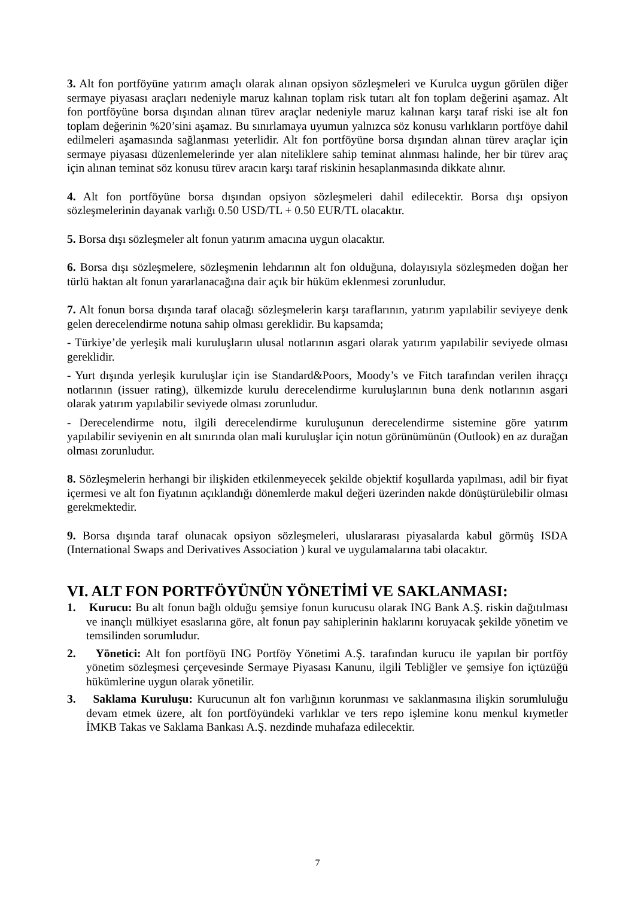3. Alt fon portföyüne yatırım amaçlı olarak alınan opsiyon sözleşmeleri ve Kurulca uygun görülen diğer sermaye piyasası araçları nedeniyle maruz kalınan toplam risk tutarı alt fon toplam değerini aşamaz. Alt fon portföyüne borsa dışından alınan türev araçlar nedeniyle maruz kalınan karşı taraf riski ise alt fon toplam değerinin %20’sini aşamaz. Bu sınırlamaya uyumun yalnızca söz konusu varlıkların portföye dahil edilmeleri aşamasında sağlanması yeterlidir. Alt fon portföyüne borsa dışından alınan türev araçlar için sermaye piyasası düzenlemelerinde yer alan niteliklere sahip teminat alınması halinde, her bir türev araç için alınan teminat söz konusu türev aracın karşı taraf riskinin hesaplanmasında dikkate alınır.
4. Alt fon portföyüne borsa dışından opsiyon sözleşmeleri dahil edilecektir. Borsa dışı opsiyon sözleşmelerinin dayanak varlığı 0.50 USD/TL + 0.50 EUR/TL olacaktır.
5. Borsa dışı sözleşmeler alt fonun yatırım amacına uygun olacaktır.
6. Borsa dışı sözleşmelere, sözleşmenin lehdarının alt fon olduğuna, dolayısıyla sözleşmeden doğan her türlü haktan alt fonun yararlanacağına dair açık bir hüküm eklenmesi zorunludur.
7. Alt fonun borsa dışında taraf olacağı sözleşmelerin karşı taraflarının, yatırım yapılabilir seviyeye denk gelen derecelendirme notuna sahip olması gereklidir. Bu kapsamda;
- Türkiye’de yerleşik mali kuruluşların ulusal notlarının asgari olarak yatırım yapılabilir seviyede olması gereklidir.
- Yurt dışında yerleşik kuruluşlar için ise Standard&Poors, Moody’s ve Fitch tarafından verilen ihraççı notlarının (issuer rating), ülkemizde kurulu derecelendirme kuruluşlarının buna denk notlarının asgari olarak yatırım yapılabilir seviyede olması zorunludur.
- Derecelendirme notu, ilgili derecelendirme kuruluşunun derecelendirme sistemine göre yatırım yapılabilir seviyenin en alt sınırında olan mali kuruluşlar için notun görünümünün (Outlook) en az durağan olması zorunludur.
8. Sözleşmelerin herhangi bir ilişkiden etkilenmeyecek şekilde objektif koşullarda yapılması, adil bir fiyat içermesi ve alt fon fiyatının açıklandığı dönemlerde makul değeri üzerinden nakde dönüştürülebilir olması gerekmektedir.
9. Borsa dışında taraf olunacak opsiyon sözleşmeleri, uluslararası piyasalarda kabul görmüş ISDA (International Swaps and Derivatives Association ) kural ve uygulamalarına tabi olacaktır.
VI. ALT FON PORTFÖYÜNÜN YÖNETİMİ VE SAKLANMASI:
1. Kurucu: Bu alt fonun bağlı olduğu şemsiye fonun kurucusu olarak ING Bank A.Ş. riskin dağıtılması ve inançlı mülkiyet esaslarına göre, alt fonun pay sahiplerinin haklarını koruyacak şekilde yönetim ve temsilinden sorumludur.
2. Yönetici: Alt fon portföyü ING Portföy Yönetimi A.Ş. tarafından kurucu ile yapılan bir portföy yönetim sözleşmesi çerçevesinde Sermaye Piyasası Kanunu, ilgili Tebliğler ve şemsiye fon içtüzüğü hükümlerine uygun olarak yönetilir.
3. Saklama Kuruluşu: Kurucunun alt fon varlığının korunması ve saklanmasına ilişkin sorumluluğu devam etmek üzere, alt fon portföyündeki varlıklar ve ters repo işlemine konu menkul kıymetler İMKB Takas ve Saklama Bankası A.Ş. nezdinde muhafaza edilecektir.
7